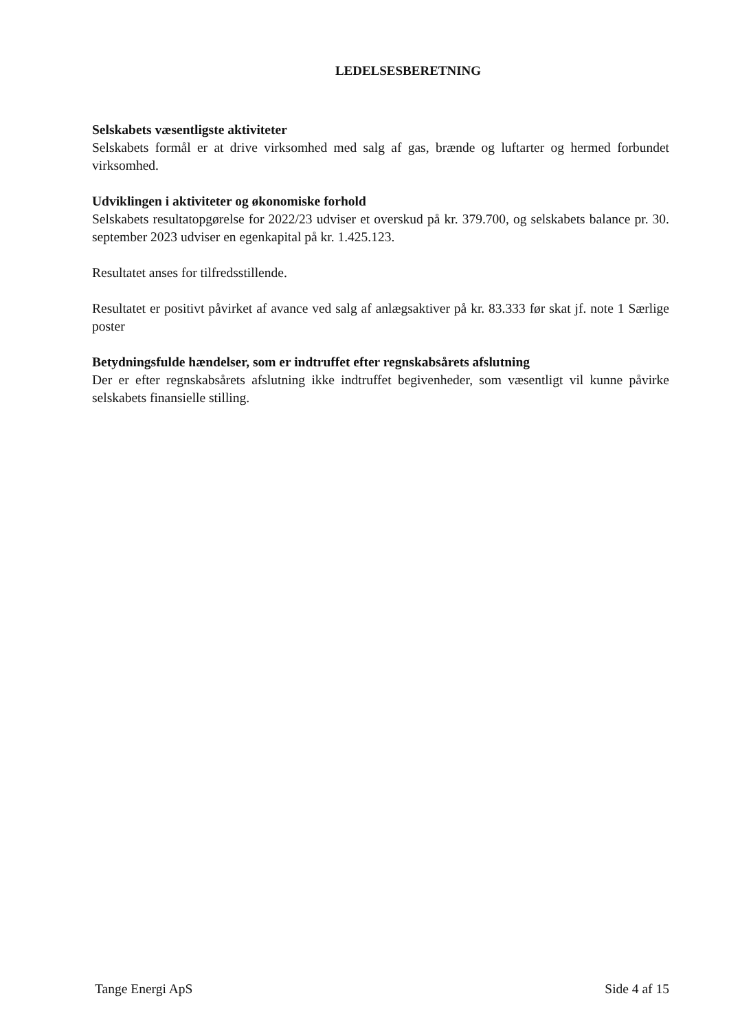LEDELSESBERETNING
Selskabets væsentligste aktiviteter
Selskabets formål er at drive virksomhed med salg af gas, brænde og luftarter og hermed forbundet virksomhed.
Udviklingen i aktiviteter og økonomiske forhold
Selskabets resultatopgørelse for 2022/23 udviser et overskud på kr. 379.700, og selskabets balance pr. 30. september 2023 udviser en egenkapital på kr. 1.425.123.
Resultatet anses for tilfredsstillende.
Resultatet er positivt påvirket af avance ved salg af anlægsaktiver på kr. 83.333 før skat jf. note 1 Særlige poster
Betydningsfulde hændelser, som er indtruffet efter regnskabsårets afslutning
Der er efter regnskabsårets afslutning ikke indtruffet begivenheder, som væsentligt vil kunne påvirke selskabets finansielle stilling.
Tange Energi ApS Side 4 af 15